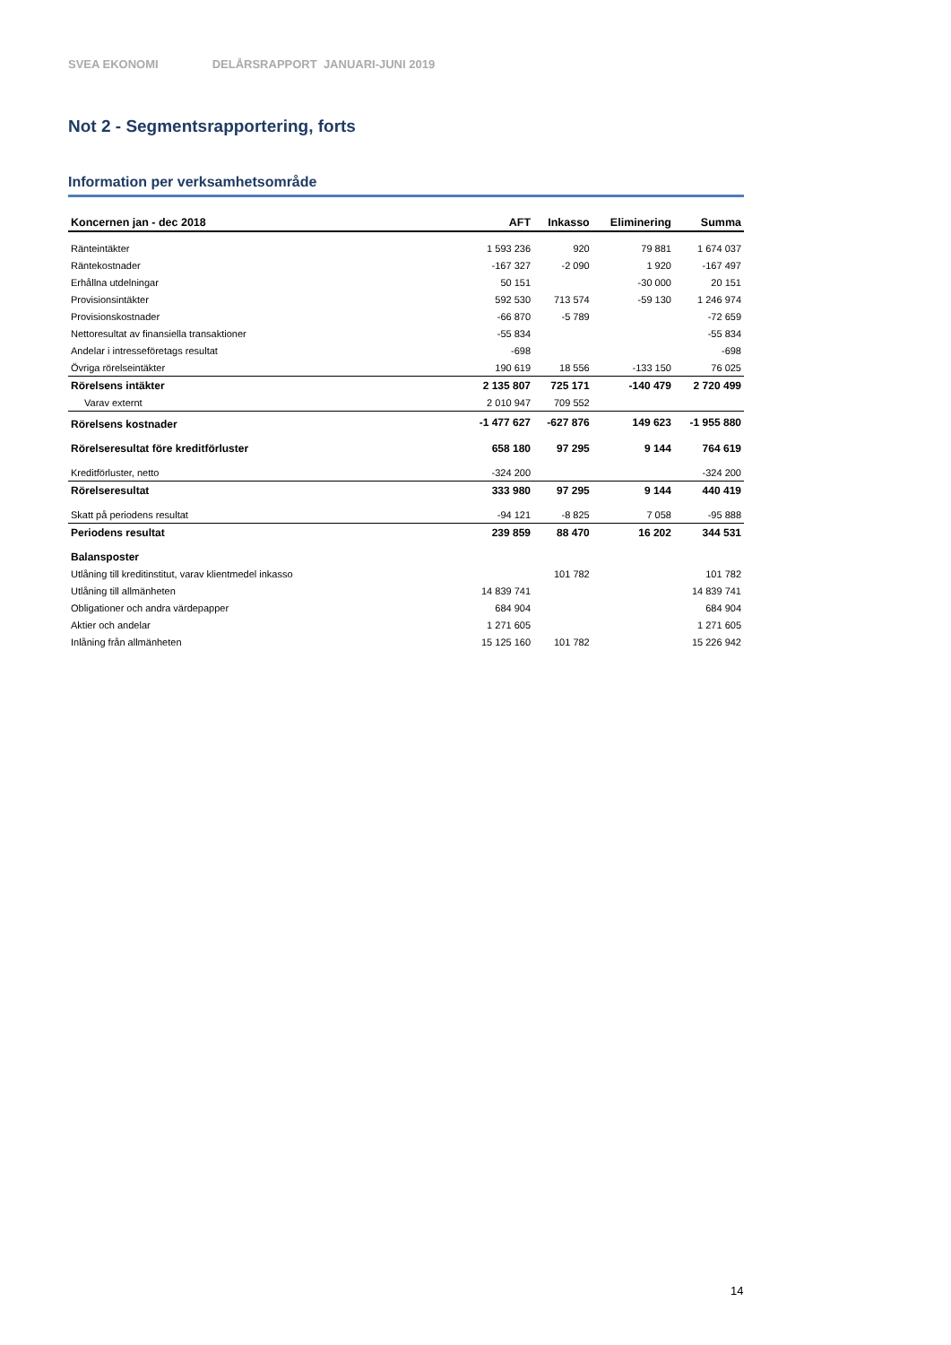SVEA EKONOMI DELÅRSRAPPORT JANUARI-JUNI 2019
Not 2 - Segmentsrapportering, forts
Information per verksamhetsområde
| Koncernen jan - dec 2018 | AFT | Inkasso | Eliminering | Summa |
| --- | --- | --- | --- | --- |
| Ränteintäkter | 1 593 236 | 920 | 79 881 | 1 674 037 |
| Räntekostnader | -167 327 | -2 090 | 1 920 | -167 497 |
| Erhållna utdelningar | 50 151 | | -30 000 | 20 151 |
| Provisionsintäkter | 592 530 | 713 574 | -59 130 | 1 246 974 |
| Provisionskostnader | -66 870 | -5 789 | | -72 659 |
| Nettoresultat av finansiella transaktioner | -55 834 | | | -55 834 |
| Andelar i intresseföretags resultat | -698 | | | -698 |
| Övriga rörelseintäkter | 190 619 | 18 556 | -133 150 | 76 025 |
| Rörelsens intäkter | 2 135 807 | 725 171 | -140 479 | 2 720 499 |
| Varav externt | 2 010 947 | 709 552 | | |
| Rörelsens kostnader | -1 477 627 | -627 876 | 149 623 | -1 955 880 |
| Rörelseresultat före kreditförluster | 658 180 | 97 295 | 9 144 | 764 619 |
| Kreditförluster, netto | -324 200 | | | -324 200 |
| Rörelseresultat | 333 980 | 97 295 | 9 144 | 440 419 |
| Skatt på periodens resultat | -94 121 | -8 825 | 7 058 | -95 888 |
| Periodens resultat | 239 859 | 88 470 | 16 202 | 344 531 |
| Balansposter | | | | |
| Utlåning till kreditinstitut, varav klientmedel inkasso | | 101 782 | | 101 782 |
| Utlåning till allmänheten | 14 839 741 | | | 14 839 741 |
| Obligationer och andra värdepapper | 684 904 | | | 684 904 |
| Aktier och andelar | 1 271 605 | | | 1 271 605 |
| Inlåning från allmänheten | 15 125 160 | 101 782 | | 15 226 942 |
14